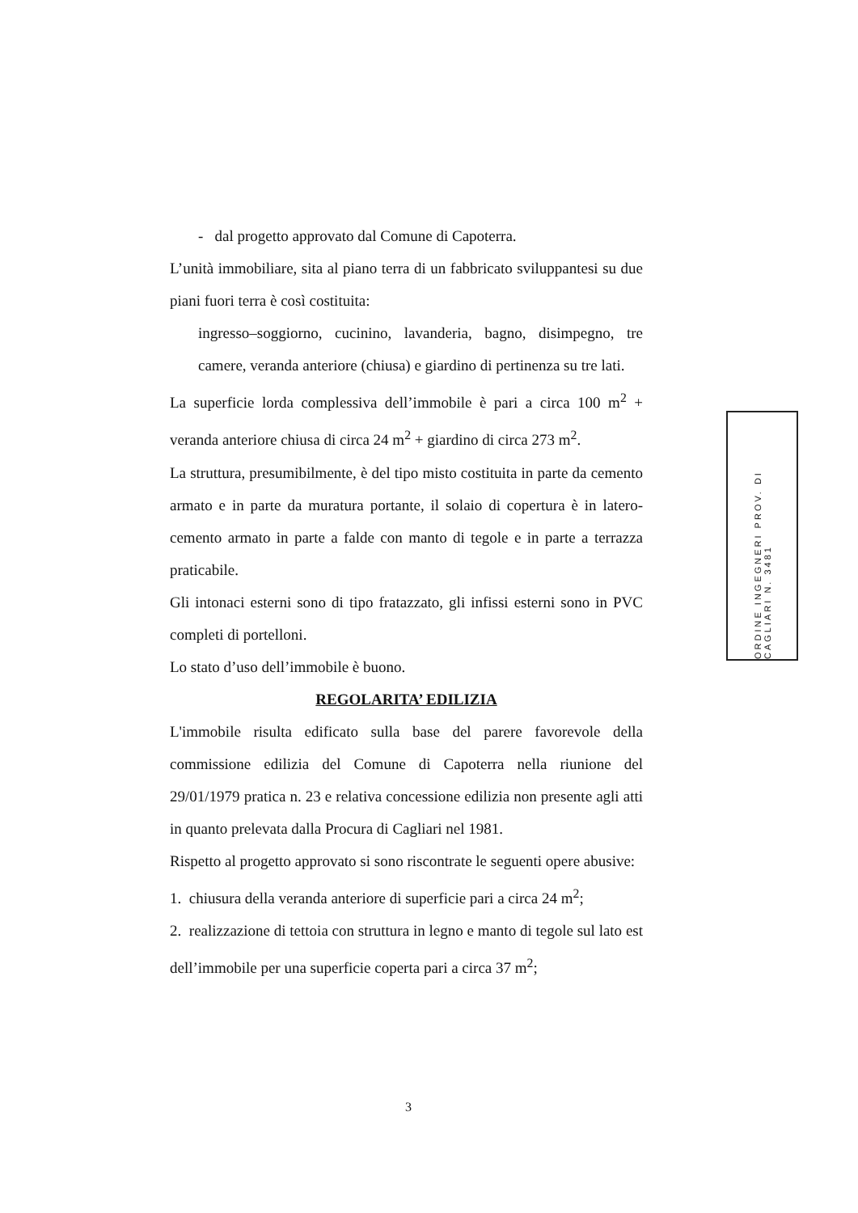- dal progetto approvato dal Comune di Capoterra.
L’unità immobiliare, sita al piano terra di un fabbricato sviluppantesi su due piani fuori terra è così costituita:
ingresso–soggiorno, cucinino, lavanderia, bagno, disimpegno, tre camere, veranda anteriore (chiusa) e giardino di pertinenza su tre lati.
La superficie lorda complessiva dell’immobile è pari a circa 100 m<sup>2</sup> + veranda anteriore chiusa di circa 24 m<sup>2</sup> + giardino di circa 273 m<sup>2</sup>.
La struttura, presumibilmente, è del tipo misto costituita in parte da cemento armato e in parte da muratura portante, il solaio di copertura è in latero-cemento armato in parte a falde con manto di tegole e in parte a terrazza praticabile.
Gli intonaci esterni sono di tipo fratazzato, gli infissi esterni sono in PVC completi di portelloni.
Lo stato d’uso dell’immobile è buono.
REGOLARITA’ EDILIZIA
L'immobile risulta edificato sulla base del parere favorevole della commissione edilizia del Comune di Capoterra nella riunione del 29/01/1979 pratica n. 23 e relativa concessione edilizia non presente agli atti in quanto prelevata dalla Procura di Cagliari nel 1981.
Rispetto al progetto approvato si sono riscontrate le seguenti opere abusive:
1. chiusura della veranda anteriore di superficie pari a circa 24 m<sup>2</sup>;
2. realizzazione di tettoia con struttura in legno e manto di tegole sul lato est dell’immobile per una superficie coperta pari a circa 37 m<sup>2</sup>;
ORDINE INGEGNERI PROV. DI CAGLIARI N. 3481
3